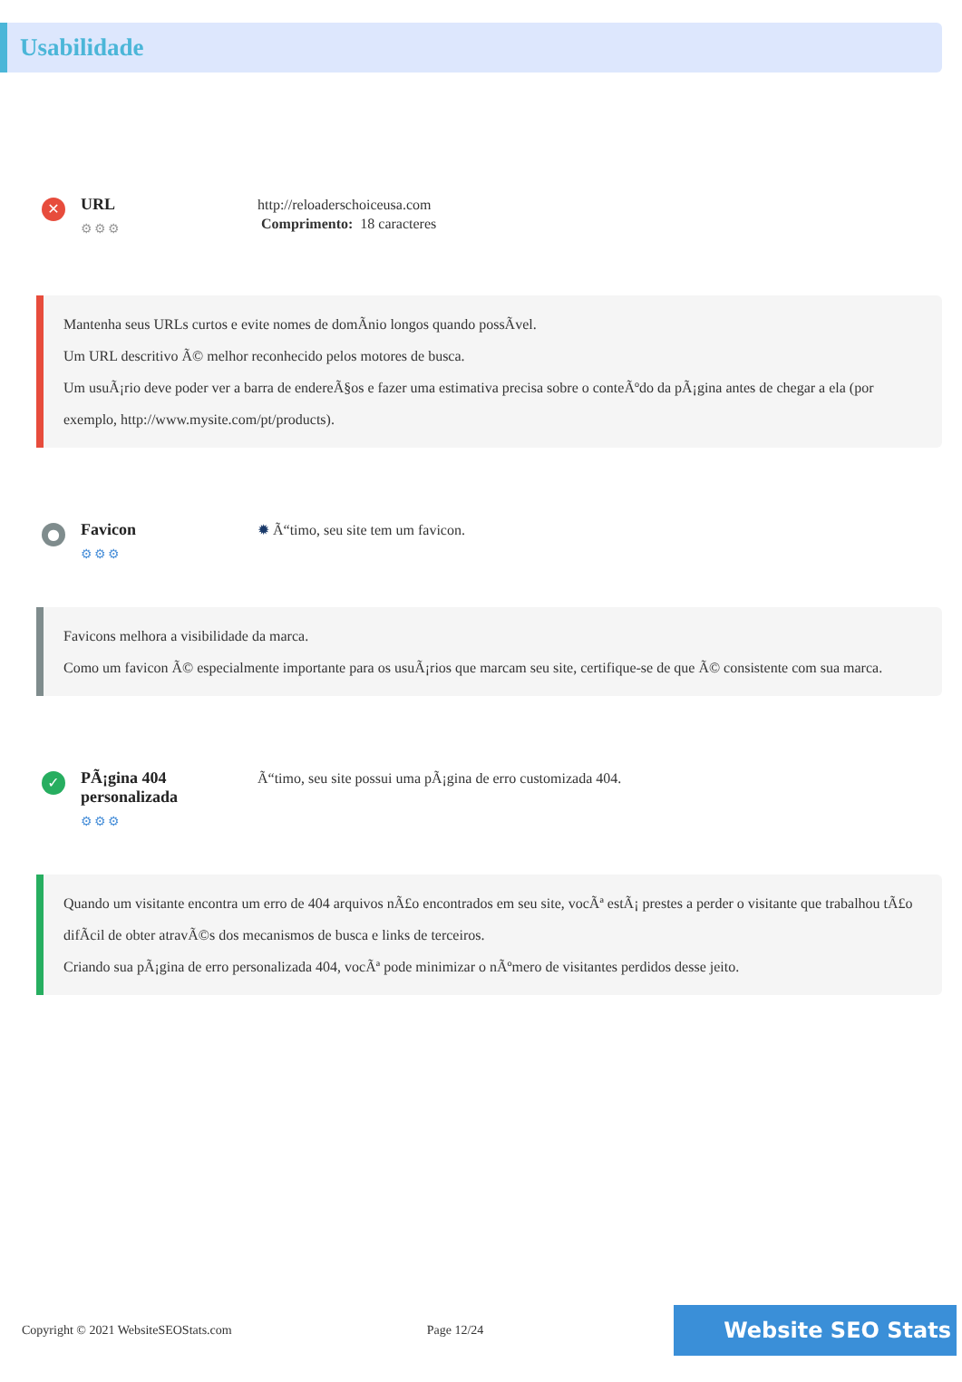Usabilidade
✕
URL
⚙⚙⚙
http://reloaderschoiceusa.com
Comprimento: 18 caracteres
Mantenha seus URLs curtos e evite nomes de domÃnio longos quando possÃvel.
Um URL descritivo Ã© melhor reconhecido pelos motores de busca.
Um usuÃ¡rio deve poder ver a barra de endereÃ§os e fazer uma estimativa precisa sobre o conteÃºdo da pÃ¡gina antes de chegar a ela (por exemplo, http://www.mysite.com/pt/products).
●
Favicon
⚙⚙⚙
✹ Ã“timo, seu site tem um favicon.
Favicons melhora a visibilidade da marca.
Como um favicon Ã© especialmente importante para os usuÃ¡rios que marcam seu site, certifique-se de que Ã© consistente com sua marca.
✓
PÃ¡gina 404 personalizada
⚙⚙⚙
Ã“timo, seu site possui uma pÃ¡gina de erro customizada 404.
Quando um visitante encontra um erro de 404 arquivos nÃ£o encontrados em seu site, vocÃª estÃ¡ prestes a perder o visitante que trabalhou tÃ£o difÃcil de obter atravÃ©s dos mecanismos de busca e links de terceiros.
Criando sua pÃ¡gina de erro personalizada 404, vocÃª pode minimizar o nÃºmero de visitantes perdidos desse jeito.
Copyright © 2021 WebsiteSEOStats.com Page 12/24 Website SEO Stats